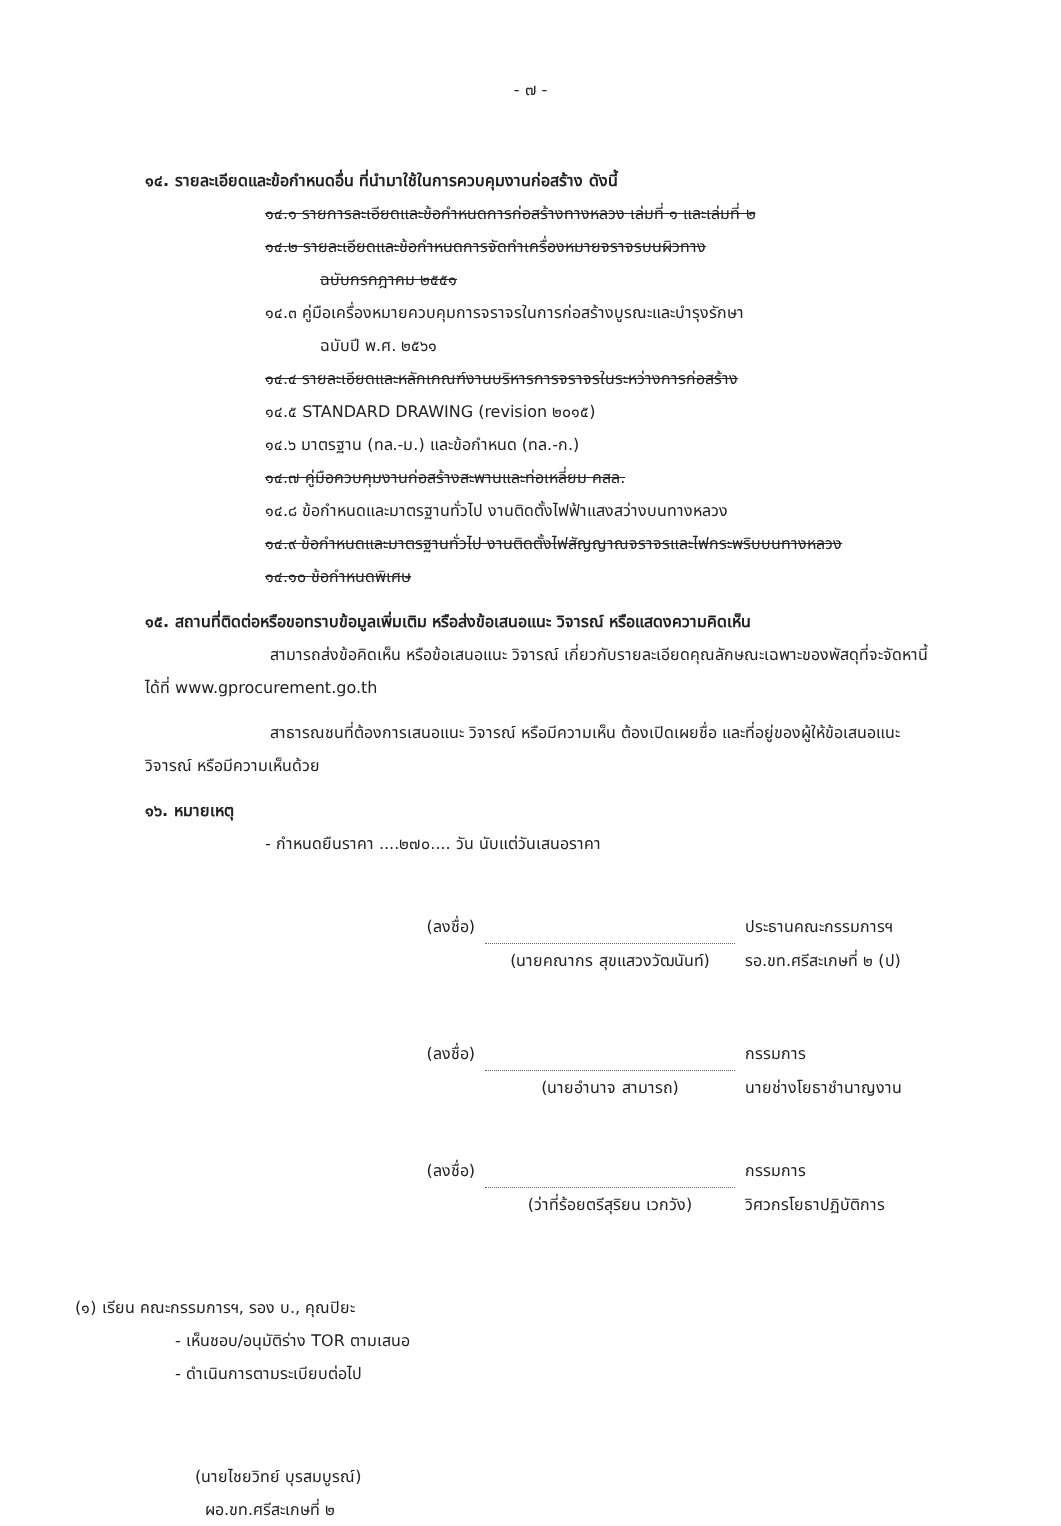- ๗ -
๑๔. รายละเอียดและข้อกำหนดอื่น ที่นำมาใช้ในการควบคุมงานก่อสร้าง ดังนี้
๑๔.๑ รายการละเอียดและข้อกำหนดการก่อสร้างทางหลวง เล่มที่ ๑ และเล่มที่ ๒
๑๔.๒ รายละเอียดและข้อกำหนดการจัดทำเครื่องหมายจราจรบนผิวทาง
ฉบับกรกฎาคม ๒๕๕๑
๑๔.๓ คู่มือเครื่องหมายควบคุมการจราจรในการก่อสร้างบูรณะและบำรุงรักษา
ฉบับปี พ.ศ. ๒๕๖๑
๑๔.๔ รายละเอียดและหลักเกณฑ์งานบริหารการจราจรในระหว่างการก่อสร้าง
๑๔.๕ STANDARD DRAWING (revision ๒๐๑๕)
๑๔.๖ มาตรฐาน (ทล.-ม.) และข้อกำหนด (ทล.-ก.)
๑๔.๗ คู่มือควบคุมงานก่อสร้างสะพานและท่อเหลี่ยม คสล.
๑๔.๘ ข้อกำหนดและมาตรฐานทั่วไป งานติดตั้งไฟฟ้าแสงสว่างบนทางหลวง
๑๔.๙ ข้อกำหนดและมาตรฐานทั่วไป งานติดตั้งไฟสัญญาณจราจรและไฟกระพริบบนทางหลวง
๑๔.๑๐ ข้อกำหนดพิเศษ
๑๕. สถานที่ติดต่อหรือขอทราบข้อมูลเพิ่มเติม หรือส่งข้อเสนอแนะ วิจารณ์ หรือแสดงความคิดเห็น
สามารถส่งข้อคิดเห็น หรือข้อเสนอแนะ วิจารณ์ เกี่ยวกับรายละเอียดคุณลักษณะเฉพาะของพัสดุที่จะจัดหานี้ ได้ที่ www.gprocurement.go.th
สาธารณชนที่ต้องการเสนอแนะ วิจารณ์ หรือมีความเห็น ต้องเปิดเผยชื่อ และที่อยู่ของผู้ให้ข้อเสนอแนะ วิจารณ์ หรือมีความเห็นด้วย
๑๖. หมายเหตุ
- กำหนดยืนราคา ....๒๗๐.... วัน นับแต่วันเสนอราคา
(ลงชื่อ) ประธานคณะกรรมการฯ
(นายคณากร สุขแสวงวัฒนันท์) รอ.ขท.ศรีสะเกษที่ ๒ (ป)
(ลงชื่อ) กรรมการ
(นายอำนาจ สามารถ) นายช่างโยธาชำนาญงาน
(ลงชื่อ) กรรมการ
(ว่าที่ร้อยตรีสุริยน เวกวัง) วิศวกรโยธาปฏิบัติการ
(๑) เรียน คณะกรรมการฯ, รอง บ., คุณปิยะ
- เห็นชอบ/อนุมัติร่าง TOR ตามเสนอ
- ดำเนินการตามระเบียบต่อไป
(นายไชยวิทย์ บุรสมบูรณ์)
ผอ.ขท.ศรีสะเกษที่ ๒